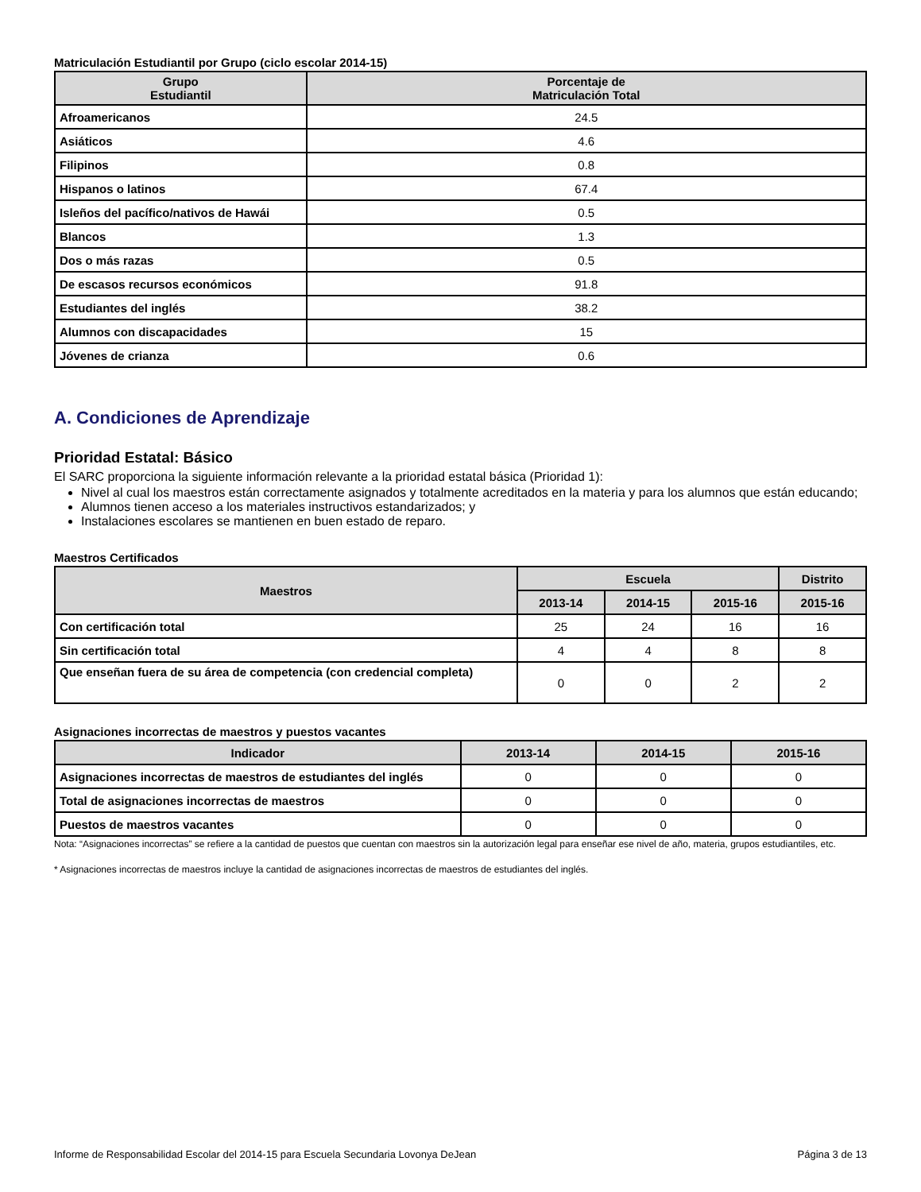Matriculación Estudiantil por Grupo (ciclo escolar 2014-15)
| Grupo Estudiantil | Porcentaje de Matriculación Total |
| --- | --- |
| Afroamericanos | 24.5 |
| Asiáticos | 4.6 |
| Filipinos | 0.8 |
| Hispanos o latinos | 67.4 |
| Isleños del pacífico/nativos de Hawái | 0.5 |
| Blancos | 1.3 |
| Dos o más razas | 0.5 |
| De escasos recursos económicos | 91.8 |
| Estudiantes del inglés | 38.2 |
| Alumnos con discapacidades | 15 |
| Jóvenes de crianza | 0.6 |
A. Condiciones de Aprendizaje
Prioridad Estatal: Básico
El SARC proporciona la siguiente información relevante a la prioridad estatal básica (Prioridad 1):
Nivel al cual los maestros están correctamente asignados y totalmente acreditados en la materia y para los alumnos que están educando;
Alumnos tienen acceso a los materiales instructivos estandarizados; y
Instalaciones escolares se mantienen en buen estado de reparo.
Maestros Certificados
| Maestros | Escuela | | | Distrito |
| --- | --- | --- | --- | --- |
| | 2013-14 | 2014-15 | 2015-16 | 2015-16 |
| Con certificación total | 25 | 24 | 16 | 16 |
| Sin certificación total | 4 | 4 | 8 | 8 |
| Que enseñan fuera de su área de competencia (con credencial completa) | 0 | 0 | 2 | 2 |
Asignaciones incorrectas de maestros y puestos vacantes
| Indicador | 2013-14 | 2014-15 | 2015-16 |
| --- | --- | --- | --- |
| Asignaciones incorrectas de maestros de estudiantes del inglés | 0 | 0 | 0 |
| Total de asignaciones incorrectas de maestros | 0 | 0 | 0 |
| Puestos de maestros vacantes | 0 | 0 | 0 |
Nota: “Asignaciones incorrectas” se refiere a la cantidad de puestos que cuentan con maestros sin la autorización legal para enseñar ese nivel de año, materia, grupos estudiantiles, etc.
* Asignaciones incorrectas de maestros incluye la cantidad de asignaciones incorrectas de maestros de estudiantes del inglés.
Informe de Responsabilidad Escolar del 2014-15 para Escuela Secundaria Lovonya DeJean Página 3 de 13